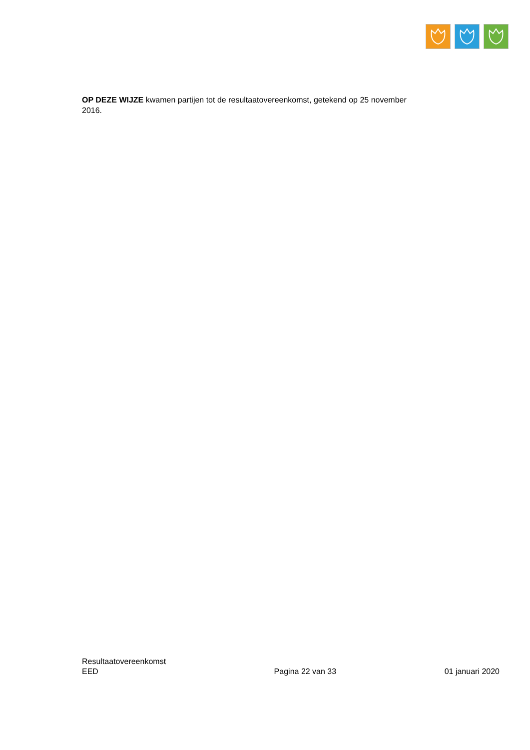OP DEZE WIJZE kwamen partijen tot de resultaatovereenkomst, getekend op 25 november 2016.
Resultaatovereenkomst
EED
Pagina 22 van 33
01 januari 2020